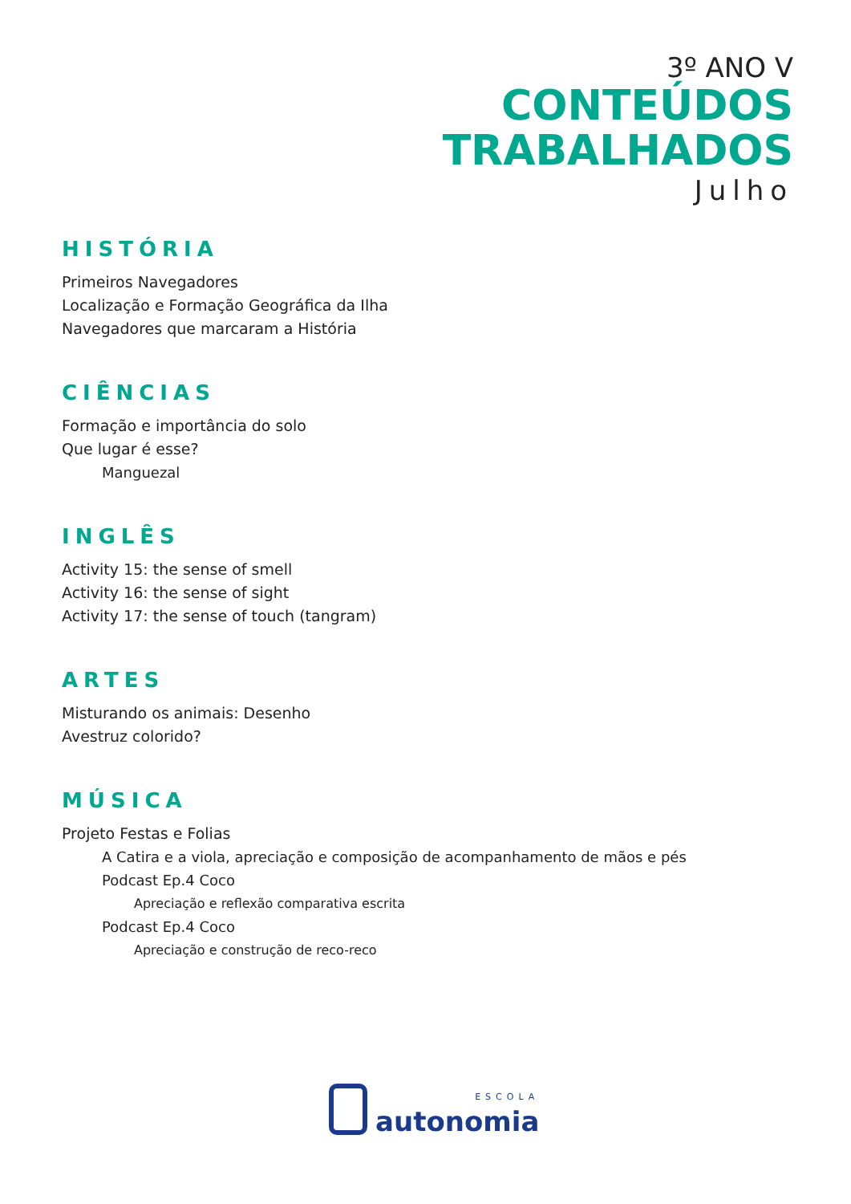3º ANO V
CONTEÚDOS
TRABALHADOS
Julho
HISTÓRIA
Primeiros Navegadores
Localização e Formação Geográfica da Ilha
Navegadores que marcaram a História
CIÊNCIAS
Formação e importância do solo
Que lugar é esse?
Manguezal
INGLÊS
Activity 15: the sense of smell
Activity 16: the sense of sight
Activity 17: the sense of touch (tangram)
ARTES
Misturando os animais: Desenho
Avestruz colorido?
MÚSICA
Projeto Festas e Folias
A Catira e a viola, apreciação e composição de acompanhamento de mãos e pés
Podcast Ep.4 Coco
Apreciação e reflexão comparativa escrita
Podcast Ep.4 Coco
Apreciação e construção de reco-reco
ESCOLA
autonomia